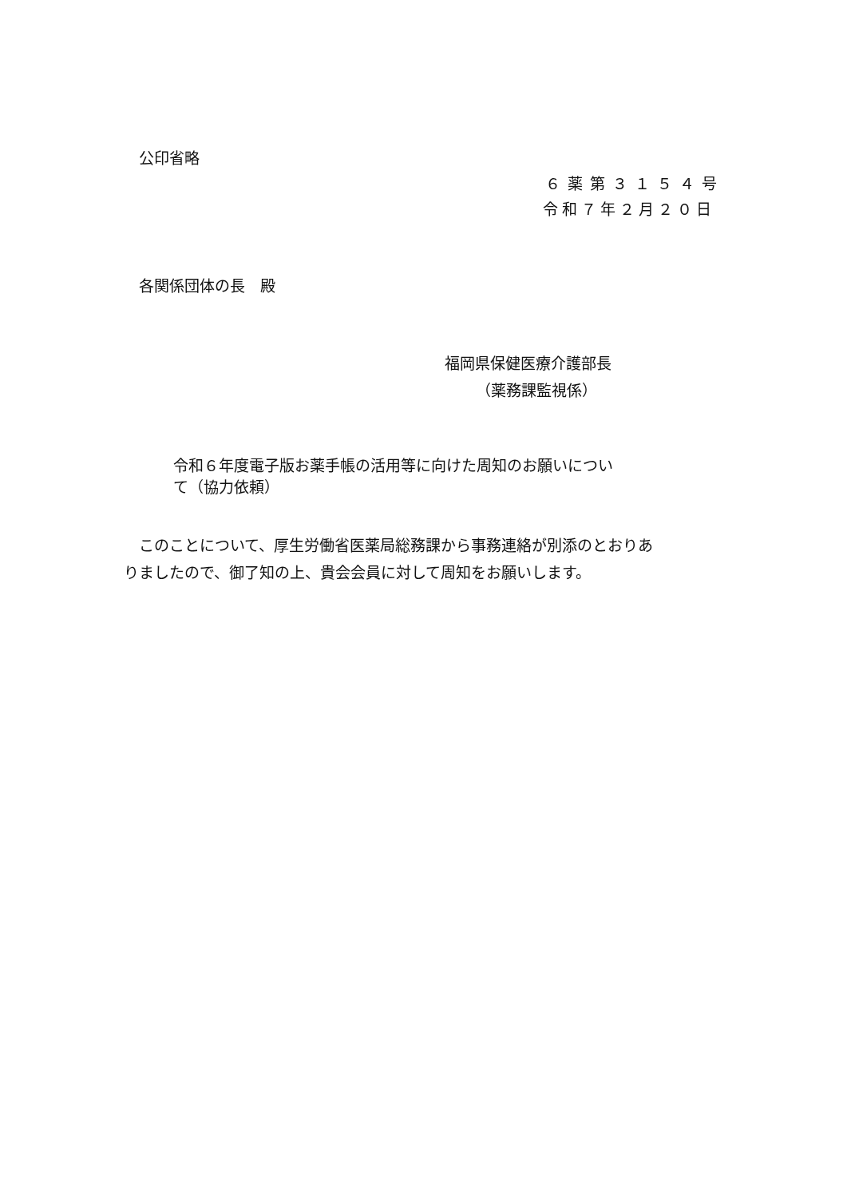公印省略
６薬第３１５４号
令和７年２月２０日
各関係団体の長　殿
福岡県保健医療介護部長
（薬務課監視係）
令和６年度電子版お薬手帳の活用等に向けた周知のお願いについ
て（協力依頼）
　このことについて、厚生労働省医薬局総務課から事務連絡が別添のとおりあ
りましたので、御了知の上、貴会会員に対して周知をお願いします。